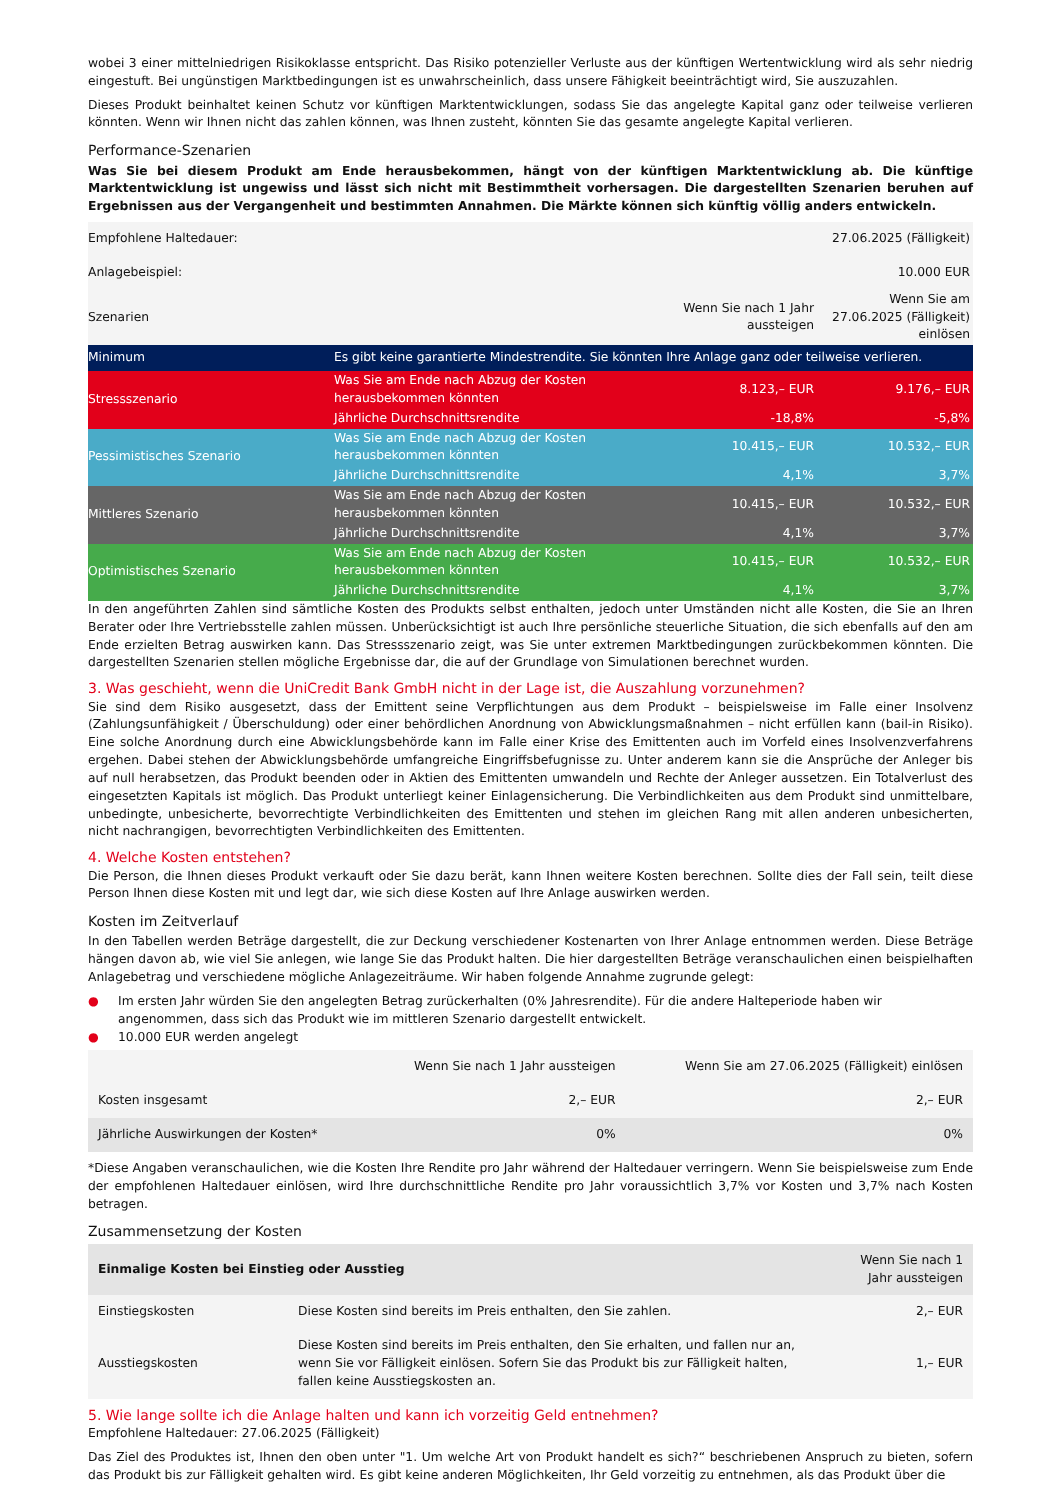wobei 3 einer mittelniedrigen Risikoklasse entspricht. Das Risiko potenzieller Verluste aus der künftigen Wertentwicklung wird als sehr niedrig eingestuft. Bei ungünstigen Marktbedingungen ist es unwahrscheinlich, dass unsere Fähigkeit beeinträchtigt wird, Sie auszuzahlen.
Dieses Produkt beinhaltet keinen Schutz vor künftigen Marktentwicklungen, sodass Sie das angelegte Kapital ganz oder teilweise verlieren könnten. Wenn wir Ihnen nicht das zahlen können, was Ihnen zusteht, könnten Sie das gesamte angelegte Kapital verlieren.
Performance-Szenarien
Was Sie bei diesem Produkt am Ende herausbekommen, hängt von der künftigen Marktentwicklung ab. Die künftige Marktentwicklung ist ungewiss und lässt sich nicht mit Bestimmtheit vorhersagen. Die dargestellten Szenarien beruhen auf Ergebnissen aus der Vergangenheit und bestimmten Annahmen. Die Märkte können sich künftig völlig anders entwickeln.
| Empfohlene Haltedauer: | | | 27.06.2025 (Fälligkeit) |
| Anlagebeispiel: | | | 10.000 EUR |
| Szenarien | | Wenn Sie nach 1 Jahr aussteigen | Wenn Sie am 27.06.2025 (Fälligkeit) einlösen |
| Minimum | Es gibt keine garantierte Mindestrendite. Sie könnten Ihre Anlage ganz oder teilweise verlieren. | | |
| Stressszenario | Was Sie am Ende nach Abzug der Kosten herausbekommen könnten | 8.123,– EUR | 9.176,– EUR |
| | Jährliche Durchschnittsrendite | -18,8% | -5,8% |
| Pessimistisches Szenario | Was Sie am Ende nach Abzug der Kosten herausbekommen könnten | 10.415,– EUR | 10.532,– EUR |
| | Jährliche Durchschnittsrendite | 4,1% | 3,7% |
| Mittleres Szenario | Was Sie am Ende nach Abzug der Kosten herausbekommen könnten | 10.415,– EUR | 10.532,– EUR |
| | Jährliche Durchschnittsrendite | 4,1% | 3,7% |
| Optimistisches Szenario | Was Sie am Ende nach Abzug der Kosten herausbekommen könnten | 10.415,– EUR | 10.532,– EUR |
| | Jährliche Durchschnittsrendite | 4,1% | 3,7% |
In den angeführten Zahlen sind sämtliche Kosten des Produkts selbst enthalten, jedoch unter Umständen nicht alle Kosten, die Sie an Ihren Berater oder Ihre Vertriebsstelle zahlen müssen. Unberücksichtigt ist auch Ihre persönliche steuerliche Situation, die sich ebenfalls auf den am Ende erzielten Betrag auswirken kann. Das Stressszenario zeigt, was Sie unter extremen Marktbedingungen zurückbekommen könnten. Die dargestellten Szenarien stellen mögliche Ergebnisse dar, die auf der Grundlage von Simulationen berechnet wurden.
3. Was geschieht, wenn die UniCredit Bank GmbH nicht in der Lage ist, die Auszahlung vorzunehmen?
Sie sind dem Risiko ausgesetzt, dass der Emittent seine Verpflichtungen aus dem Produkt – beispielsweise im Falle einer Insolvenz (Zahlungsunfähigkeit / Überschuldung) oder einer behördlichen Anordnung von Abwicklungsmaßnahmen – nicht erfüllen kann (bail-in Risiko). Eine solche Anordnung durch eine Abwicklungsbehörde kann im Falle einer Krise des Emittenten auch im Vorfeld eines Insolvenzverfahrens ergehen. Dabei stehen der Abwicklungsbehörde umfangreiche Eingriffsbefugnisse zu. Unter anderem kann sie die Ansprüche der Anleger bis auf null herabsetzen, das Produkt beenden oder in Aktien des Emittenten umwandeln und Rechte der Anleger aussetzen. Ein Totalverlust des eingesetzten Kapitals ist möglich. Das Produkt unterliegt keiner Einlagensicherung. Die Verbindlichkeiten aus dem Produkt sind unmittelbare, unbedingte, unbesicherte, bevorrechtigte Verbindlichkeiten des Emittenten und stehen im gleichen Rang mit allen anderen unbesicherten, nicht nachrangigen, bevorrechtigten Verbindlichkeiten des Emittenten.
4. Welche Kosten entstehen?
Die Person, die Ihnen dieses Produkt verkauft oder Sie dazu berät, kann Ihnen weitere Kosten berechnen. Sollte dies der Fall sein, teilt diese Person Ihnen diese Kosten mit und legt dar, wie sich diese Kosten auf Ihre Anlage auswirken werden.
Kosten im Zeitverlauf
In den Tabellen werden Beträge dargestellt, die zur Deckung verschiedener Kostenarten von Ihrer Anlage entnommen werden. Diese Beträge hängen davon ab, wie viel Sie anlegen, wie lange Sie das Produkt halten. Die hier dargestellten Beträge veranschaulichen einen beispielhaften Anlagebetrag und verschiedene mögliche Anlagezeiträume. Wir haben folgende Annahme zugrunde gelegt:
● Im ersten Jahr würden Sie den angelegten Betrag zurückerhalten (0% Jahresrendite). Für die andere Halteperiode haben wir angenommen, dass sich das Produkt wie im mittleren Szenario dargestellt entwickelt.
● 10.000 EUR werden angelegt
| | Wenn Sie nach 1 Jahr aussteigen | Wenn Sie am 27.06.2025 (Fälligkeit) einlösen |
| Kosten insgesamt | 2,– EUR | 2,– EUR |
| Jährliche Auswirkungen der Kosten* | 0% | 0% |
*Diese Angaben veranschaulichen, wie die Kosten Ihre Rendite pro Jahr während der Haltedauer verringern. Wenn Sie beispielsweise zum Ende der empfohlenen Haltedauer einlösen, wird Ihre durchschnittliche Rendite pro Jahr voraussichtlich 3,7% vor Kosten und 3,7% nach Kosten betragen.
Zusammensetzung der Kosten
| Einmalige Kosten bei Einstieg oder Ausstieg | | Wenn Sie nach 1 Jahr aussteigen |
| Einstiegskosten | Diese Kosten sind bereits im Preis enthalten, den Sie zahlen. | 2,– EUR |
| Ausstiegskosten | Diese Kosten sind bereits im Preis enthalten, den Sie erhalten, und fallen nur an, wenn Sie vor Fälligkeit einlösen. Sofern Sie das Produkt bis zur Fälligkeit halten, fallen keine Ausstiegskosten an. | 1,– EUR |
5. Wie lange sollte ich die Anlage halten und kann ich vorzeitig Geld entnehmen?
Empfohlene Haltedauer: 27.06.2025 (Fälligkeit)
Das Ziel des Produktes ist, Ihnen den oben unter "1. Um welche Art von Produkt handelt es sich?“ beschriebenen Anspruch zu bieten, sofern das Produkt bis zur Fälligkeit gehalten wird. Es gibt keine anderen Möglichkeiten, Ihr Geld vorzeitig zu entnehmen, als das Produkt über die